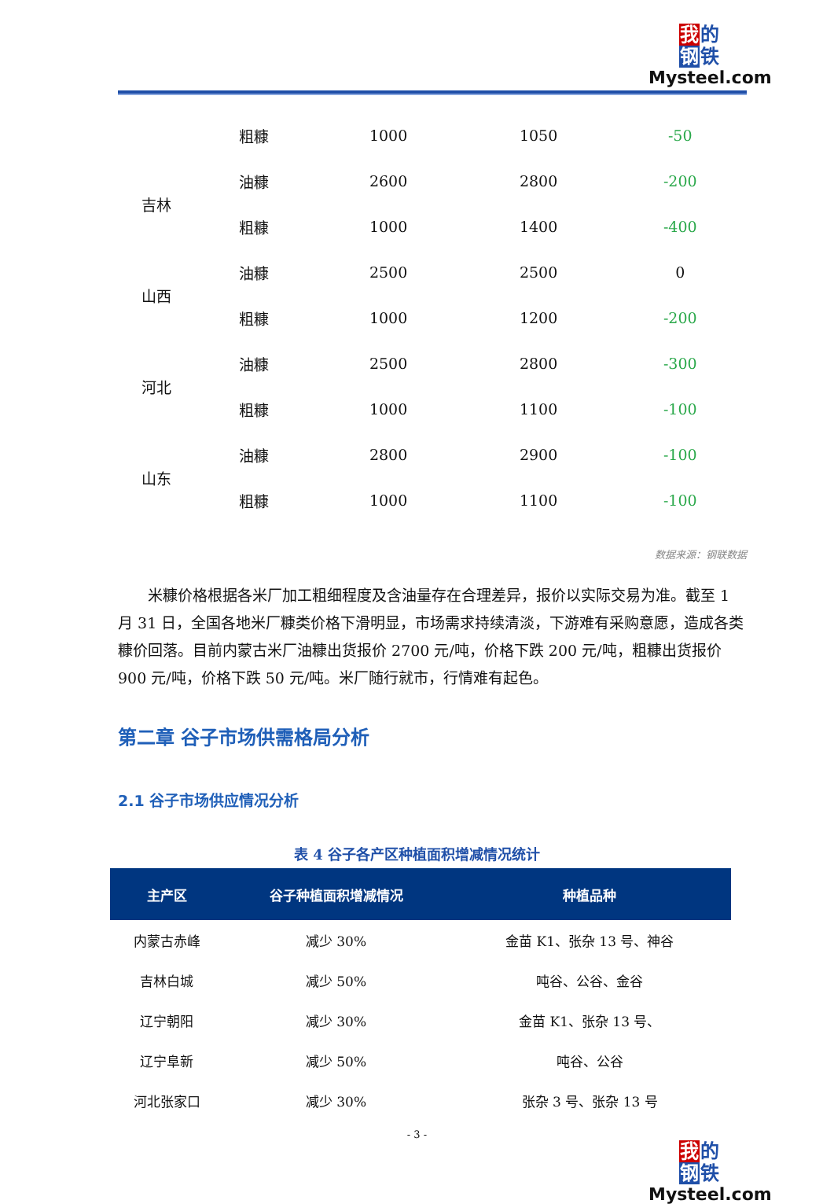我 的
钢 铁
Mysteel.com
| | 粗糠 | 1000 | 1050 | -50 |
| 吉林 | 油糠 | 2600 | 2800 | -200 |
| | 粗糠 | 1000 | 1400 | -400 |
| 山西 | 油糠 | 2500 | 2500 | 0 |
| | 粗糠 | 1000 | 1200 | -200 |
| 河北 | 油糠 | 2500 | 2800 | -300 |
| | 粗糠 | 1000 | 1100 | -100 |
| 山东 | 油糠 | 2800 | 2900 | -100 |
| | 粗糠 | 1000 | 1100 | -100 |
数据来源：钢联数据
米糠价格根据各米厂加工粗细程度及含油量存在合理差异，报价以实际交易为准。截至 1 月 31 日，全国各地米厂糠类价格下滑明显，市场需求持续清淡，下游难有采购意愿，造成各类糠价回落。目前内蒙古米厂油糠出货报价 2700 元/吨，价格下跌 200 元/吨，粗糠出货报价 900 元/吨，价格下跌 50 元/吨。米厂随行就市，行情难有起色。
第二章 谷子市场供需格局分析
2.1 谷子市场供应情况分析
表 4 谷子各产区种植面积增减情况统计
| 主产区 | 谷子种植面积增减情况 | 种植品种 |
| --- | --- | --- |
| 内蒙古赤峰 | 减少 30% | 金苗 K1、张杂 13 号、神谷 |
| 吉林白城 | 减少 50% | 吨谷、公谷、金谷 |
| 辽宁朝阳 | 减少 30% | 金苗 K1、张杂 13 号、 |
| 辽宁阜新 | 减少 50% | 吨谷、公谷 |
| 河北张家口 | 减少 30% | 张杂 3 号、张杂 13 号 |
- 3 -
我 的
钢 铁
Mysteel.com